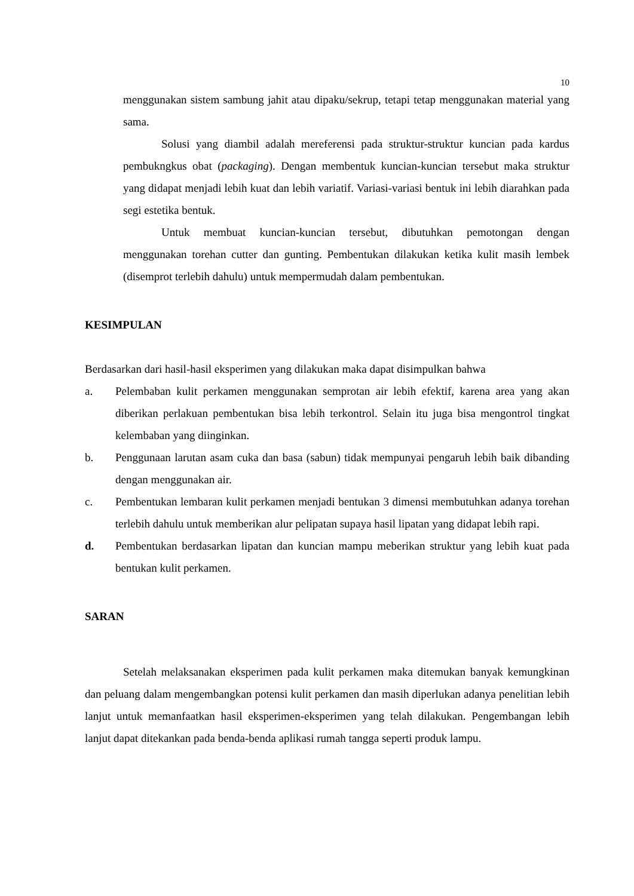10
menggunakan sistem sambung jahit atau dipaku/sekrup, tetapi tetap menggunakan material yang sama.
Solusi yang diambil adalah mereferensi pada struktur-struktur kuncian pada kardus pembukngkus obat (packaging). Dengan membentuk kuncian-kuncian tersebut maka struktur yang didapat menjadi lebih kuat dan lebih variatif. Variasi-variasi bentuk ini lebih diarahkan pada segi estetika bentuk.
Untuk membuat kuncian-kuncian tersebut, dibutuhkan pemotongan dengan menggunakan torehan cutter dan gunting. Pembentukan dilakukan ketika kulit masih lembek (disemprot terlebih dahulu) untuk mempermudah dalam pembentukan.
KESIMPULAN
Berdasarkan dari hasil-hasil eksperimen yang dilakukan maka dapat disimpulkan bahwa
a. Pelembaban kulit perkamen menggunakan semprotan air lebih efektif, karena area yang akan diberikan perlakuan pembentukan bisa lebih terkontrol. Selain itu juga bisa mengontrol tingkat kelembaban yang diinginkan.
b. Penggunaan larutan asam cuka dan basa (sabun) tidak mempunyai pengaruh lebih baik dibanding dengan menggunakan air.
c. Pembentukan lembaran kulit perkamen menjadi bentukan 3 dimensi membutuhkan adanya torehan terlebih dahulu untuk memberikan alur pelipatan supaya hasil lipatan yang didapat lebih rapi.
d. Pembentukan berdasarkan lipatan dan kuncian mampu meberikan struktur yang lebih kuat pada bentukan kulit perkamen.
SARAN
Setelah melaksanakan eksperimen pada kulit perkamen maka ditemukan banyak kemungkinan dan peluang dalam mengembangkan potensi kulit perkamen dan masih diperlukan adanya penelitian lebih lanjut untuk memanfaatkan hasil eksperimen-eksperimen yang telah dilakukan. Pengembangan lebih lanjut dapat ditekankan pada benda-benda aplikasi rumah tangga seperti produk lampu.